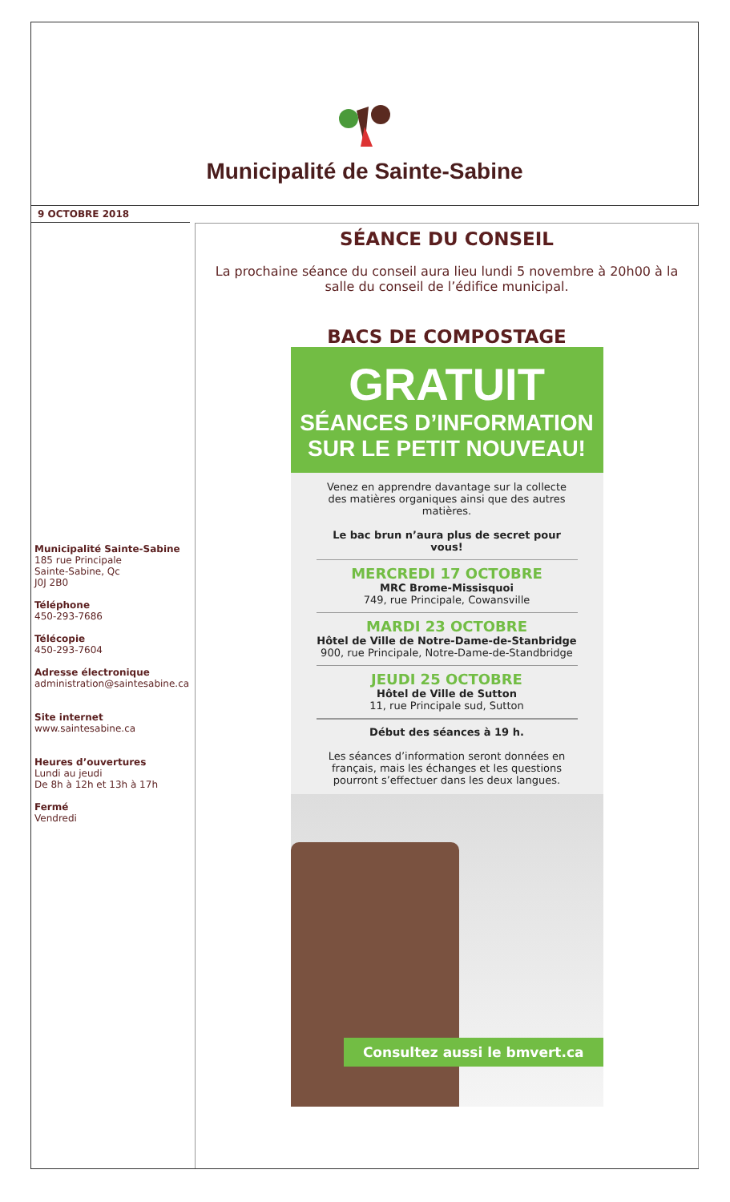Municipalité de Sainte-Sabine
9 OCTOBRE 2018
Municipalité Sainte-Sabine
185 rue Principale
Sainte-Sabine, Qc
J0J 2B0
Téléphone
450-293-7686
Télécopie
450-293-7604
Adresse électronique
administration@saintesabine.ca
Site internet
www.saintesabine.ca
Heures d’ouvertures
Lundi au jeudi
De 8h à 12h et 13h à 17h
Fermé
Vendredi
SÉANCE DU CONSEIL
La prochaine séance du conseil aura lieu lundi 5 novembre à 20h00 à la salle du conseil de l’édifice municipal.
BACS DE COMPOSTAGE
GRATUIT
SÉANCES D’INFORMATION
SUR LE PETIT NOUVEAU!
Venez en apprendre davantage sur la collecte des matières organiques ainsi que des autres matières.
Le bac brun n’aura plus de secret pour vous!
MERCREDI 17 OCTOBRE
MRC Brome-Missisquoi
749, rue Principale, Cowansville
MARDI 23 OCTOBRE
Hôtel de Ville de Notre-Dame-de-Stanbridge
900, rue Principale, Notre-Dame-de-Standbridge
JEUDI 25 OCTOBRE
Hôtel de Ville de Sutton
11, rue Principale sud, Sutton
Début des séances à 19 h.
Les séances d’information seront données en français, mais les échanges et les questions pourront s’effectuer dans les deux langues.
Consultez aussi le bmvert.ca